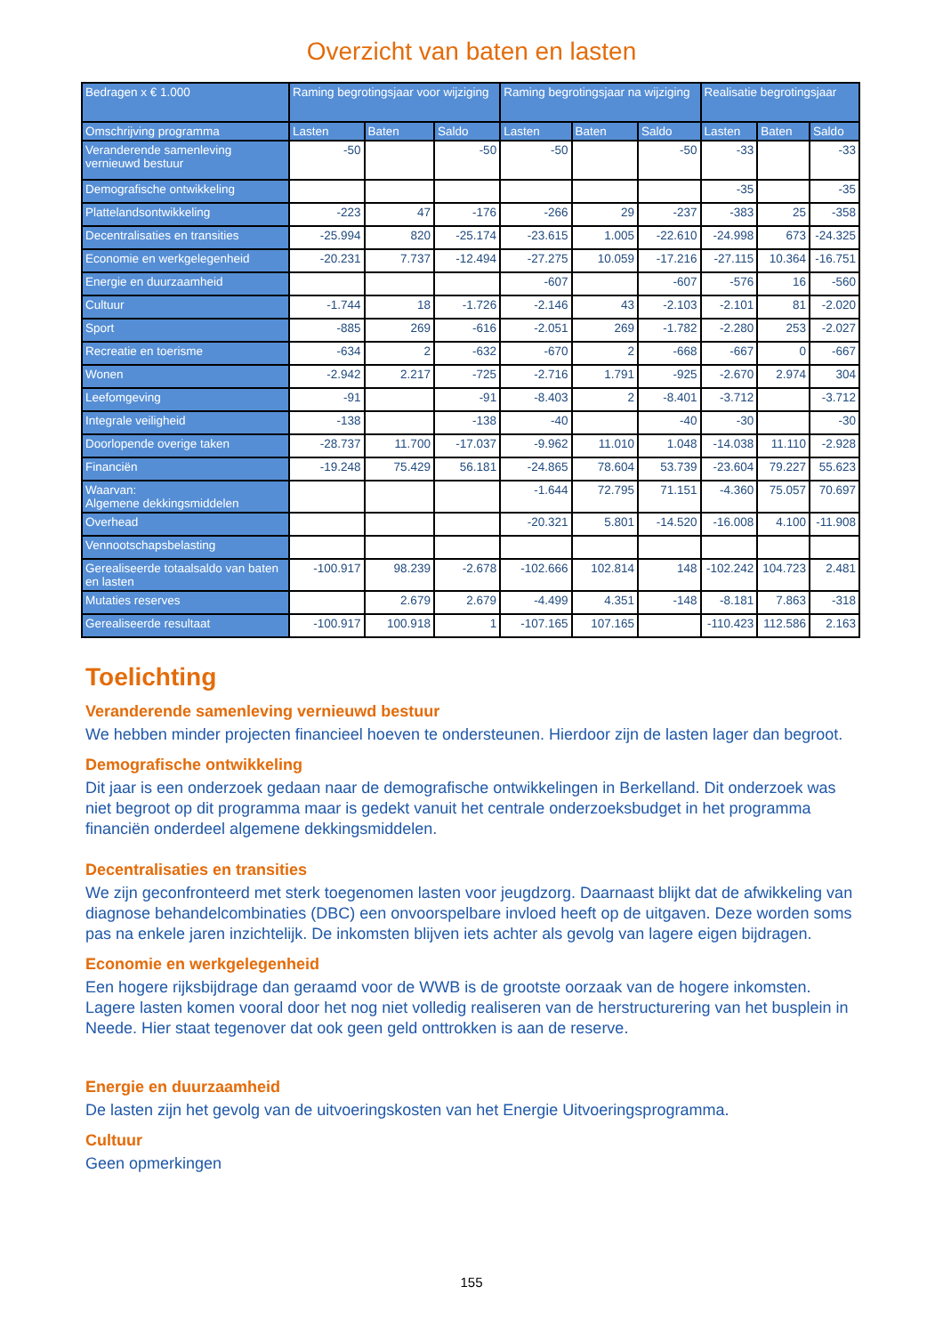Overzicht van baten en lasten
| Bedragen x € 1.000 | Raming begrotingsjaar voor wijziging | | | Raming begrotingsjaar na wijziging | | | Realisatie begrotingsjaar | | |
| --- | --- | --- | --- | --- | --- | --- | --- | --- | --- |
| Omschrijving programma | Lasten | Baten | Saldo | Lasten | Baten | Saldo | Lasten | Baten | Saldo |
| Veranderende samenleving vernieuwd bestuur | -50 | | -50 | -50 | | -50 | -33 | | -33 |
| Demografische ontwikkeling | | | | | | | -35 | | -35 |
| Plattelandsontwikkeling | -223 | 47 | -176 | -266 | 29 | -237 | -383 | 25 | -358 |
| Decentralisaties en transities | -25.994 | 820 | -25.174 | -23.615 | 1.005 | -22.610 | -24.998 | 673 | -24.325 |
| Economie en werkgelegenheid | -20.231 | 7.737 | -12.494 | -27.275 | 10.059 | -17.216 | -27.115 | 10.364 | -16.751 |
| Energie en duurzaamheid | | | | -607 | | -607 | -576 | 16 | -560 |
| Cultuur | -1.744 | 18 | -1.726 | -2.146 | 43 | -2.103 | -2.101 | 81 | -2.020 |
| Sport | -885 | 269 | -616 | -2.051 | 269 | -1.782 | -2.280 | 253 | -2.027 |
| Recreatie en toerisme | -634 | 2 | -632 | -670 | 2 | -668 | -667 | 0 | -667 |
| Wonen | -2.942 | 2.217 | -725 | -2.716 | 1.791 | -925 | -2.670 | 2.974 | 304 |
| Leefomgeving | -91 | | -91 | -8.403 | 2 | -8.401 | -3.712 | | -3.712 |
| Integrale veiligheid | -138 | | -138 | -40 | | -40 | -30 | | -30 |
| Doorlopende overige taken | -28.737 | 11.700 | -17.037 | -9.962 | 11.010 | 1.048 | -14.038 | 11.110 | -2.928 |
| Financiën | -19.248 | 75.429 | 56.181 | -24.865 | 78.604 | 53.739 | -23.604 | 79.227 | 55.623 |
| Waarvan: Algemene dekkingsmiddelen | | | | -1.644 | 72.795 | 71.151 | -4.360 | 75.057 | 70.697 |
| Overhead | | | | -20.321 | 5.801 | -14.520 | -16.008 | 4.100 | -11.908 |
| Vennootschapsbelasting | | | | | | | | | |
| Gerealiseerde totaalsaldo van baten en lasten | -100.917 | 98.239 | -2.678 | -102.666 | 102.814 | 148 | -102.242 | 104.723 | 2.481 |
| Mutaties reserves | | 2.679 | 2.679 | -4.499 | 4.351 | -148 | -8.181 | 7.863 | -318 |
| Gerealiseerde resultaat | -100.917 | 100.918 | 1 | -107.165 | 107.165 | | -110.423 | 112.586 | 2.163 |
Toelichting
Veranderende samenleving vernieuwd bestuur
We hebben minder projecten financieel hoeven te ondersteunen. Hierdoor zijn de lasten lager dan begroot.
Demografische ontwikkeling
Dit jaar is een onderzoek gedaan naar de demografische ontwikkelingen in Berkelland. Dit onderzoek was niet begroot op dit programma maar is gedekt vanuit het centrale onderzoeksbudget in het programma financiën onderdeel algemene dekkingsmiddelen.
Decentralisaties en transities
We zijn geconfronteerd met sterk toegenomen lasten voor jeugdzorg. Daarnaast blijkt dat de afwikkeling van diagnose behandelcombinaties (DBC) een onvoorspelbare invloed heeft op de uitgaven. Deze worden soms pas na enkele jaren inzichtelijk. De inkomsten blijven iets achter als gevolg van lagere eigen bijdragen.
Economie en werkgelegenheid
Een hogere rijksbijdrage dan geraamd voor de WWB is de grootste oorzaak van de hogere inkomsten. Lagere lasten komen vooral door het nog niet volledig realiseren van de herstructurering van het busplein in Neede. Hier staat tegenover dat ook geen geld onttrokken is aan de reserve.
Energie en duurzaamheid
De lasten zijn het gevolg van de uitvoeringskosten van het Energie Uitvoeringsprogramma.
Cultuur
Geen opmerkingen
155